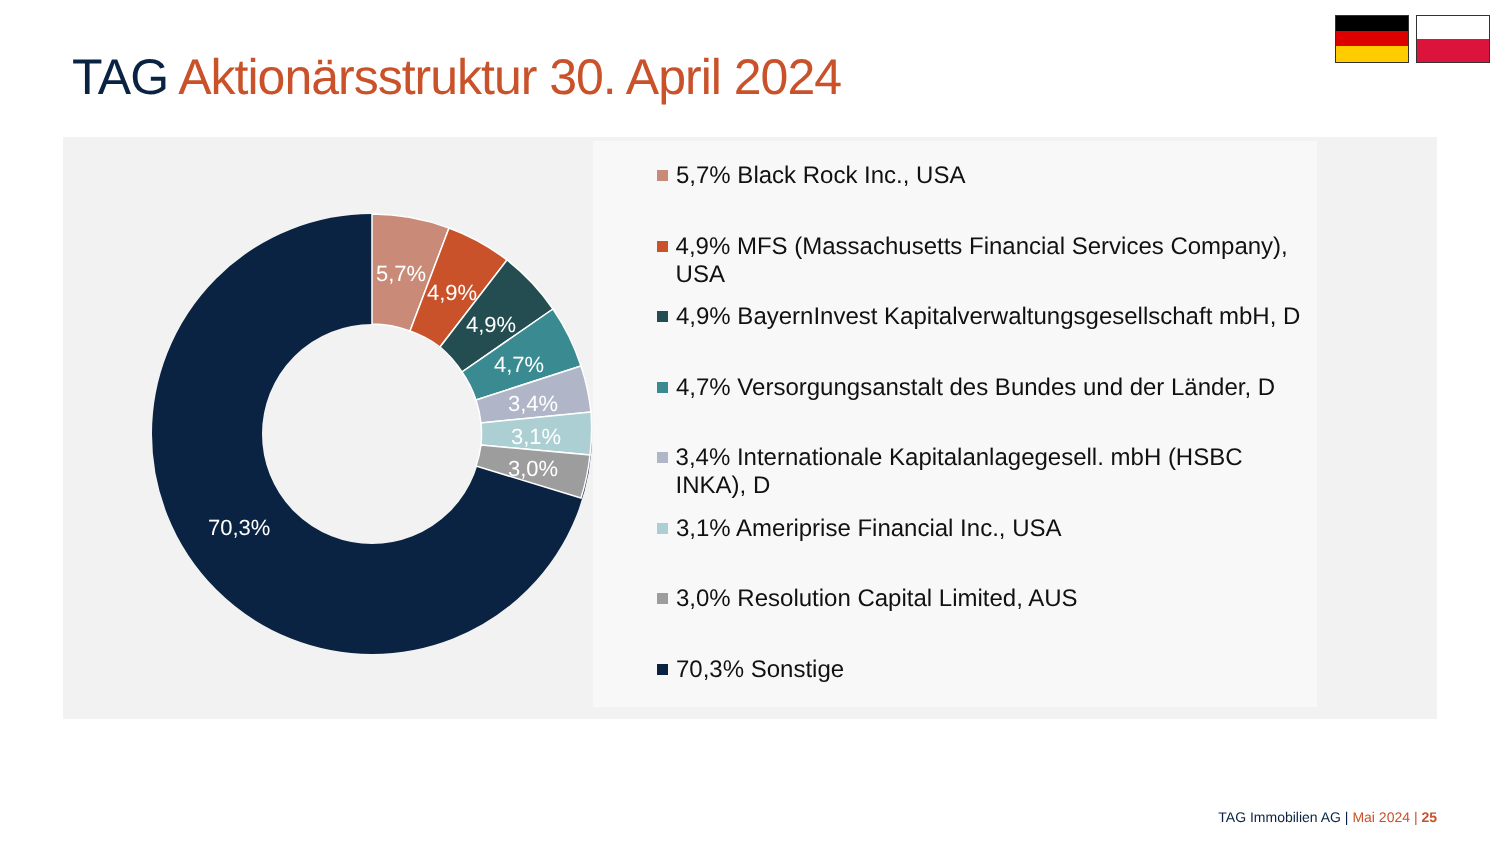TAG Aktionärsstruktur 30. April 2024
5,7%
4,9%
4,9%
4,7%
3,4%
3,1%
3,0%
70,3%
5,7% Black Rock Inc., USA
4,9% MFS (Massachusetts Financial Services Company), USA
4,9% BayernInvest Kapitalverwaltungsgesellschaft mbH, D
4,7% Versorgungsanstalt des Bundes und der Länder, D
3,4% Internationale Kapitalanlagegesell. mbH (HSBC INKA), D
3,1% Ameriprise Financial Inc., USA
3,0% Resolution Capital Limited, AUS
70,3% Sonstige
TAG Immobilien AG | Mai 2024 | 25